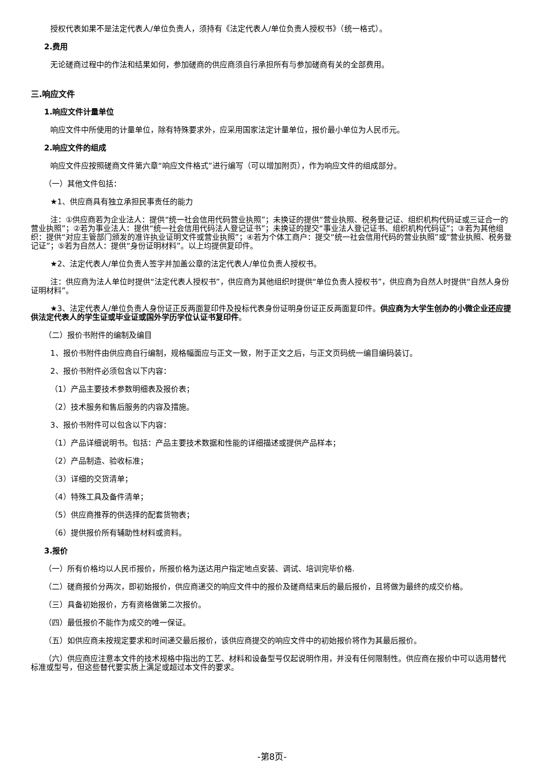授权代表如果不是法定代表人/单位负责人，须持有《法定代表人/单位负责人授权书》（统一格式）。
2.费用
无论磋商过程中的作法和结果如何，参加磋商的供应商须自行承担所有与参加磋商有关的全部费用。
三.响应文件
1.响应文件计量单位
响应文件中所使用的计量单位，除有特殊要求外，应采用国家法定计量单位，报价最小单位为人民币元。
2.响应文件的组成
响应文件应按照磋商文件第六章“响应文件格式”进行编写（可以增加附页），作为响应文件的组成部分。
（一）其他文件包括：
★1、供应商具有独立承担民事责任的能力
注：①供应商若为企业法人：提供“统一社会信用代码营业执照”；未换证的提供“营业执照、税务登记证、组织机构代码证或三证合一的营业执照”；②若为事业法人：提供“统一社会信用代码法人登记证书”；未换证的提交“事业法人登记证书、组织机构代码证”；③若为其他组织：提供“对应主管部门颁发的准许执业证明文件或营业执照”；④若为个体工商户：提交“统一社会信用代码的营业执照”或“营业执照、税务登记证”；⑤若为自然人：提供“身份证明材料”。以上均提供复印件。
★2、法定代表人/单位负责人签字并加盖公章的法定代表人/单位负责人授权书。
注：供应商为法人单位时提供“法定代表人授权书”，供应商为其他组织时提供“单位负责人授权书”，供应商为自然人时提供“自然人身份证明材料”。
★3、法定代表人/单位负责人身份证正反两面复印件及投标代表身份证明身份证正反两面复印件。供应商为大学生创办的小微企业还应提供法定代表人的学生证或毕业证或国外学历学位认证书复印件。
（二）报价书附件的编制及编目
1、报价书附件由供应商自行编制，规格幅面应与正文一致，附于正文之后，与正文页码统一编目编码装订。
2、报价书附件必须包含以下内容：
（1）产品主要技术参数明细表及报价表；
（2）技术服务和售后服务的内容及措施。
3、报价书附件可以包含以下内容：
（1）产品详细说明书。包括：产品主要技术数据和性能的详细描述或提供产品样本；
（2）产品制造、验收标准；
（3）详细的交货清单；
（4）特殊工具及备件清单；
（5）供应商推荐的供选择的配套货物表；
（6）提供报价所有辅助性材料或资料。
3.报价
（一）所有价格均以人民币报价，所报价格为送达用户指定地点安装、调试、培训完毕价格.
（二）磋商报价分两次，即初始报价，供应商递交的响应文件中的报价及磋商结束后的最后报价，且将做为最终的成交价格。
（三）具备初始报价，方有资格做第二次报价。
（四）最低报价不能作为成交的唯一保证。
（五）如供应商未按规定要求和时间递交最后报价，该供应商提交的响应文件中的初始报价将作为其最后报价。
（六）供应商应注意本文件的技术规格中指出的工艺、材料和设备型号仅起说明作用，并没有任何限制性。供应商在报价中可以选用替代标准或型号，但这些替代要实质上满足或超过本文件的要求。
-第8页-